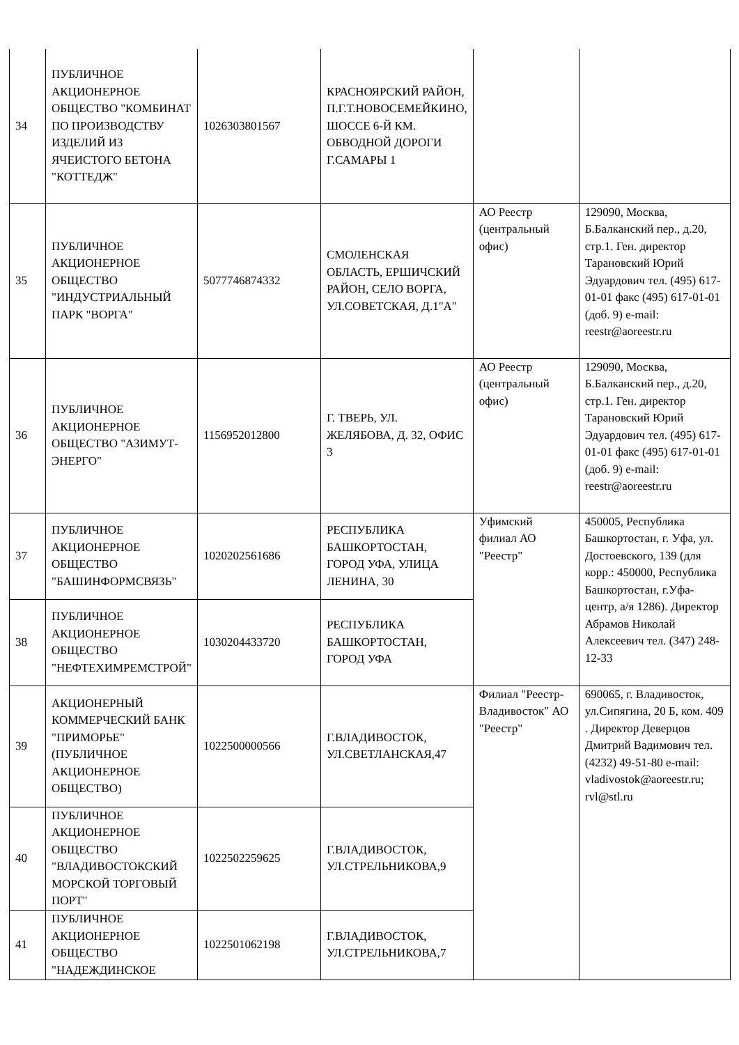| 34 | ПУБЛИЧНОЕ АКЦИОНЕРНОЕ ОБЩЕСТВО "КОМБИНАТ ПО ПРОИЗВОДСТВУ ИЗДЕЛИЙ ИЗ ЯЧЕИСТОГО БЕТОНА "КОТТЕДЖ" | 1026303801567 | КРАСНОЯРСКИЙ РАЙОН, П.Г.Т.НОВОСЕМЕЙКИНО, ШОССЕ 6-Й КМ. ОБВОДНОЙ ДОРОГИ Г.САМАРЫ 1 | | |
| 35 | ПУБЛИЧНОЕ АКЦИОНЕРНОЕ ОБЩЕСТВО "ИНДУСТРИАЛЬНЫЙ ПАРК "ВОРГА" | 5077746874332 | СМОЛЕНСКАЯ ОБЛАСТЬ, ЕРШИЧСКИЙ РАЙОН, СЕЛО ВОРГА, УЛ.СОВЕТСКАЯ, Д.1"А" | АО Реестр (центральный офис) | 129090, Москва, Б.Балканский пер., д.20, стр.1. Ген. директор Тарановский Юрий Эдуардович тел. (495) 617-01-01 факс (495) 617-01-01 (доб. 9) e-mail: reestr@aoreestr.ru |
| 36 | ПУБЛИЧНОЕ АКЦИОНЕРНОЕ ОБЩЕСТВО "АЗИМУТ-ЭНЕРГО" | 1156952012800 | Г. ТВЕРЬ, УЛ. ЖЕЛЯБОВА, Д. 32, ОФИС 3 | АО Реестр (центральный офис) | 129090, Москва, Б.Балканский пер., д.20, стр.1. Ген. директор Тарановский Юрий Эдуардович тел. (495) 617-01-01 факс (495) 617-01-01 (доб. 9) e-mail: reestr@aoreestr.ru |
| 37 | ПУБЛИЧНОЕ АКЦИОНЕРНОЕ ОБЩЕСТВО "БАШИНФОРМСВЯЗЬ" | 1020202561686 | РЕСПУБЛИКА БАШКОРТОСТАН, ГОРОД УФА, УЛИЦА ЛЕНИНА, 30 | Уфимский филиал АО "Реестр" | 450005, Республика Башкортостан, г. Уфа, ул. Достоевского, 139 (для корр.: 450000, Республика Башкортостан, г.Уфа-центр, а/я 1286). Директор Абрамов Николай Алексеевич тел. (347) 248-12-33 |
| 38 | ПУБЛИЧНОЕ АКЦИОНЕРНОЕ ОБЩЕСТВО "НЕФТЕХИМРЕМСТРОЙ" | 1030204433720 | РЕСПУБЛИКА БАШКОРТОСТАН, ГОРОД УФА | | |
| 39 | АКЦИОНЕРНЫЙ КОММЕРЧЕСКИЙ БАНК "ПРИМОРЬЕ" (ПУБЛИЧНОЕ АКЦИОНЕРНОЕ ОБЩЕСТВО) | 1022500000566 | Г.ВЛАДИВОСТОК, УЛ.СВЕТЛАНСКАЯ,47 | Филиал "Реестр-Владивосток" АО "Реестр" | 690065, г. Владивосток, ул.Сипягина, 20 Б, ком. 409 . Директор Деверцов Дмитрий Вадимович тел. (4232) 49-51-80 e-mail: vladivostok@aoreestr.ru; rvl@stl.ru |
| 40 | ПУБЛИЧНОЕ АКЦИОНЕРНОЕ ОБЩЕСТВО "ВЛАДИВОСТОКСКИЙ МОРСКОЙ ТОРГОВЫЙ ПОРТ" | 1022502259625 | Г.ВЛАДИВОСТОК, УЛ.СТРЕЛЬНИКОВА,9 | | |
| 41 | ПУБЛИЧНОЕ АКЦИОНЕРНОЕ ОБЩЕСТВО "НАДЕЖДИНСКОЕ | 1022501062198 | Г.ВЛАДИВОСТОК, УЛ.СТРЕЛЬНИКОВА,7 | | |